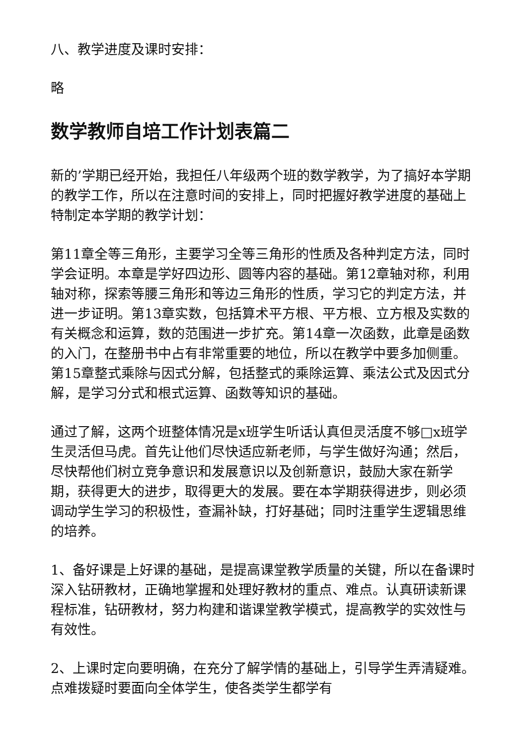八、教学进度及课时安排：
略
数学教师自培工作计划表篇二
新的’学期已经开始，我担任八年级两个班的数学教学，为了搞好本学期的教学工作，所以在注意时间的安排上，同时把握好教学进度的基础上特制定本学期的教学计划：
第11章全等三角形，主要学习全等三角形的性质及各种判定方法，同时学会证明。本章是学好四边形、圆等内容的基础。第12章轴对称，利用轴对称，探索等腰三角形和等边三角形的性质，学习它的判定方法，并进一步证明。第13章实数，包括算术平方根、平方根、立方根及实数的有关概念和运算，数的范围进一步扩充。第14章一次函数，此章是函数的入门，在整册书中占有非常重要的地位，所以在教学中要多加侧重。第15章整式乘除与因式分解，包括整式的乘除运算、乘法公式及因式分解，是学习分式和根式运算、函数等知识的基础。
通过了解，这两个班整体情况是x班学生听话认真但灵活度不够□x班学生灵活但马虎。首先让他们尽快适应新老师，与学生做好沟通；然后，尽快帮他们树立竞争意识和发展意识以及创新意识，鼓励大家在新学期，获得更大的进步，取得更大的发展。要在本学期获得进步，则必须调动学生学习的积极性，查漏补缺，打好基础；同时注重学生逻辑思维的培养。
1、备好课是上好课的基础，是提高课堂教学质量的关键，所以在备课时深入钻研教材，正确地掌握和处理好教材的重点、难点。认真研读新课程标准，钻研教材，努力构建和谐课堂教学模式，提高教学的实效性与有效性。
2、上课时定向要明确，在充分了解学情的基础上，引导学生弄清疑难。点难拨疑时要面向全体学生，使各类学生都学有